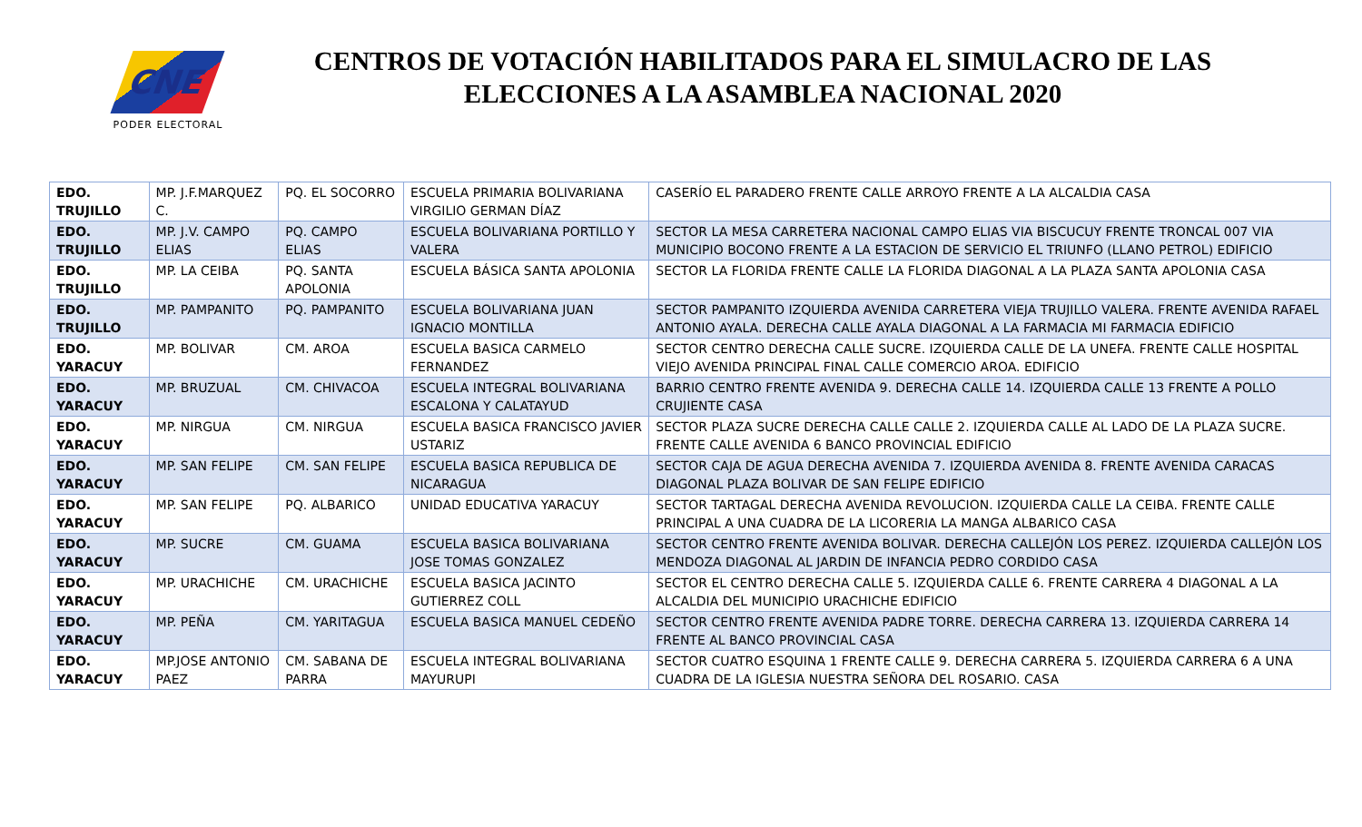CNE
PODER ELECTORAL
CENTROS DE VOTACIÓN HABILITADOS PARA EL SIMULACRO DE LAS
ELECCIONES A LA ASAMBLEA NACIONAL 2020
| EDO. TRUJILLO | MP. J.F.MARQUEZ C. | PQ. EL SOCORRO | ESCUELA PRIMARIA BOLIVARIANA VIRGILIO GERMAN DÍAZ | CASERÍO EL PARADERO FRENTE CALLE ARROYO FRENTE A LA ALCALDIA CASA |
| EDO. TRUJILLO | MP. J.V. CAMPO ELIAS | PQ. CAMPO ELIAS | ESCUELA BOLIVARIANA PORTILLO Y VALERA | SECTOR LA MESA CARRETERA NACIONAL CAMPO ELIAS VIA BISCUCUY FRENTE TRONCAL 007 VIA MUNICIPIO BOCONO FRENTE A LA ESTACION DE SERVICIO EL TRIUNFO (LLANO PETROL) EDIFICIO |
| EDO. TRUJILLO | MP. LA CEIBA | PQ. SANTA APOLONIA | ESCUELA BÁSICA SANTA APOLONIA | SECTOR LA FLORIDA FRENTE CALLE LA FLORIDA DIAGONAL A LA PLAZA SANTA APOLONIA CASA |
| EDO. TRUJILLO | MP. PAMPANITO | PQ. PAMPANITO | ESCUELA BOLIVARIANA JUAN IGNACIO MONTILLA | SECTOR PAMPANITO IZQUIERDA AVENIDA CARRETERA VIEJA TRUJILLO VALERA. FRENTE AVENIDA RAFAEL ANTONIO AYALA. DERECHA CALLE AYALA DIAGONAL A LA FARMACIA MI FARMACIA EDIFICIO |
| EDO. YARACUY | MP. BOLIVAR | CM. AROA | ESCUELA BASICA CARMELO FERNANDEZ | SECTOR CENTRO DERECHA CALLE SUCRE. IZQUIERDA CALLE DE LA UNEFA. FRENTE CALLE HOSPITAL VIEJO AVENIDA PRINCIPAL FINAL CALLE COMERCIO AROA. EDIFICIO |
| EDO. YARACUY | MP. BRUZUAL | CM. CHIVACOA | ESCUELA INTEGRAL BOLIVARIANA ESCALONA Y CALATAYUD | BARRIO CENTRO FRENTE AVENIDA 9. DERECHA CALLE 14. IZQUIERDA CALLE 13 FRENTE A POLLO CRUJIENTE CASA |
| EDO. YARACUY | MP. NIRGUA | CM. NIRGUA | ESCUELA BASICA FRANCISCO JAVIER USTARIZ | SECTOR PLAZA SUCRE DERECHA CALLE CALLE 2. IZQUIERDA CALLE AL LADO DE LA PLAZA SUCRE. FRENTE CALLE AVENIDA 6 BANCO PROVINCIAL EDIFICIO |
| EDO. YARACUY | MP. SAN FELIPE | CM. SAN FELIPE | ESCUELA BASICA REPUBLICA DE NICARAGUA | SECTOR CAJA DE AGUA DERECHA AVENIDA 7. IZQUIERDA AVENIDA 8. FRENTE AVENIDA CARACAS DIAGONAL PLAZA BOLIVAR DE SAN FELIPE EDIFICIO |
| EDO. YARACUY | MP. SAN FELIPE | PQ. ALBARICO | UNIDAD EDUCATIVA YARACUY | SECTOR TARTAGAL DERECHA AVENIDA REVOLUCION. IZQUIERDA CALLE LA CEIBA. FRENTE CALLE PRINCIPAL A UNA CUADRA DE LA LICORERIA LA MANGA ALBARICO CASA |
| EDO. YARACUY | MP. SUCRE | CM. GUAMA | ESCUELA BASICA BOLIVARIANA JOSE TOMAS GONZALEZ | SECTOR CENTRO FRENTE AVENIDA BOLIVAR. DERECHA CALLEJÓN LOS PEREZ. IZQUIERDA CALLEJÓN LOS MENDOZA DIAGONAL AL JARDIN DE INFANCIA PEDRO CORDIDO CASA |
| EDO. YARACUY | MP. URACHICHE | CM. URACHICHE | ESCUELA BASICA JACINTO GUTIERREZ COLL | SECTOR EL CENTRO DERECHA CALLE 5. IZQUIERDA CALLE 6. FRENTE CARRERA 4 DIAGONAL A LA ALCALDIA DEL MUNICIPIO URACHICHE EDIFICIO |
| EDO. YARACUY | MP. PEÑA | CM. YARITAGUA | ESCUELA BASICA MANUEL CEDEÑO | SECTOR CENTRO FRENTE AVENIDA PADRE TORRE. DERECHA CARRERA 13. IZQUIERDA CARRERA 14 FRENTE AL BANCO PROVINCIAL CASA |
| EDO. YARACUY | MP.JOSE ANTONIO PAEZ | CM. SABANA DE PARRA | ESCUELA INTEGRAL BOLIVARIANA MAYURUPI | SECTOR CUATRO ESQUINA 1 FRENTE CALLE 9. DERECHA CARRERA 5. IZQUIERDA CARRERA 6 A UNA CUADRA DE LA IGLESIA NUESTRA SEÑORA DEL ROSARIO. CASA |